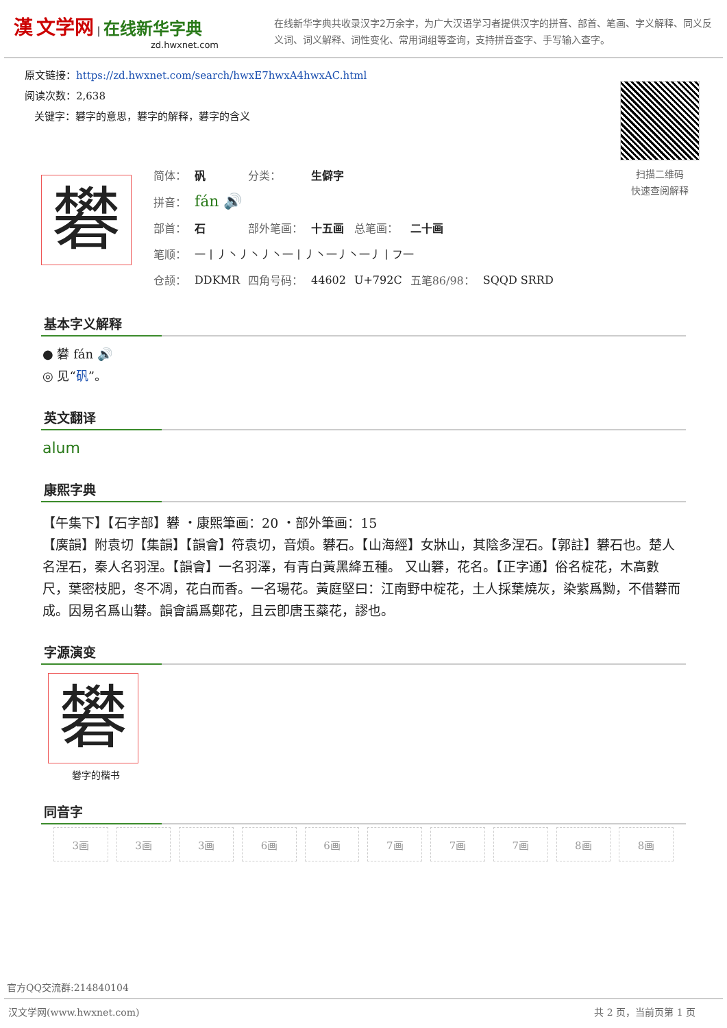漢 文学网 | 在线新华字典
zd.hwxnet.com
在线新华字典共收录汉字2万余字，为广大汉语学习者提供汉字的拼音、部首、笔画、字义解释、同义反义词、词义解释、词性变化、常用词组等查询，支持拼音查字、手写输入查字。
原文链接：https://zd.hwxnet.com/search/hwxE7hwxA4hwxAC.html
阅读次数：2,638
关键字：礬字的意思，礬字的解释，礬字的含义
扫描二维码
快速查阅解释
礬
| 简体： | 矾 | 分类： | 生僻字 | | | |
| 拼音： | fán 🔊 | | | | | |
| 部首： | 石 | 部外笔画： | 十五画 | 总笔画： | 二十画 | |
| 笔顺： | 一丨丿丶丿丶丿丶一丨丿丶一丿丶一丿丨フ一 | | | | | |
| 仓颉： | DDKMR | 四角号码： | 44602 | U+792C | 五笔86/98： | SQQD SRRD |
基本字义解释
● 礬 fán 🔊
◎ 见“矾”。
英文翻译
alum
康熙字典
【午集下】【石字部】礬 ・康熙筆画：20 ・部外筆画：15
【廣韻】附袁切【集韻】【韻會】符袁切，音煩。礬石。【山海經】女牀山，其陰多涅石。【郭註】礬石也。楚人名涅石，秦人名羽涅。【韻會】一名羽澤，有青白黃黑絳五種。 又山礬，花名。【正字通】俗名椗花，木高數尺，葉密枝肥，冬不凋，花白而香。一名瑒花。黃庭堅曰：江南野中椗花，土人採葉燒灰，染紫爲黝，不借礬而成。因易名爲山礬。韻會譌爲鄭花，且云卽唐玉蘂花，謬也。
字源演变
礬
礬字的楷书
同音字
| 3画 | 3画 | 3画 | 6画 | 6画 | 7画 | 7画 | 7画 | 8画 | 8画 |
官方QQ交流群:214840104
汉文学网(www.hwxnet.com) 共 2 页，当前页第 1 页